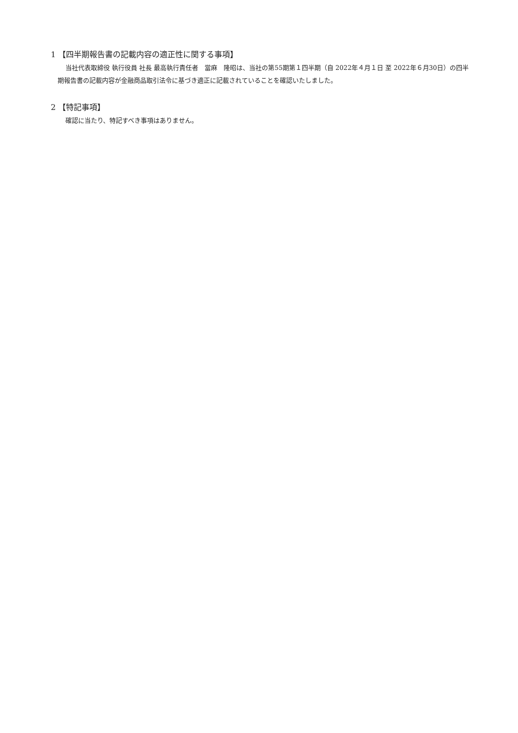1 【四半期報告書の記載内容の適正性に関する事項】
当社代表取締役 執行役員 社長 最高執行責任者　當麻　隆昭は、当社の第55期第１四半期（自 2022年４月１日 至 2022年６月30日）の四半期報告書の記載内容が金融商品取引法令に基づき適正に記載されていることを確認いたしました。
2 【特記事項】
確認に当たり、特記すべき事項はありません。